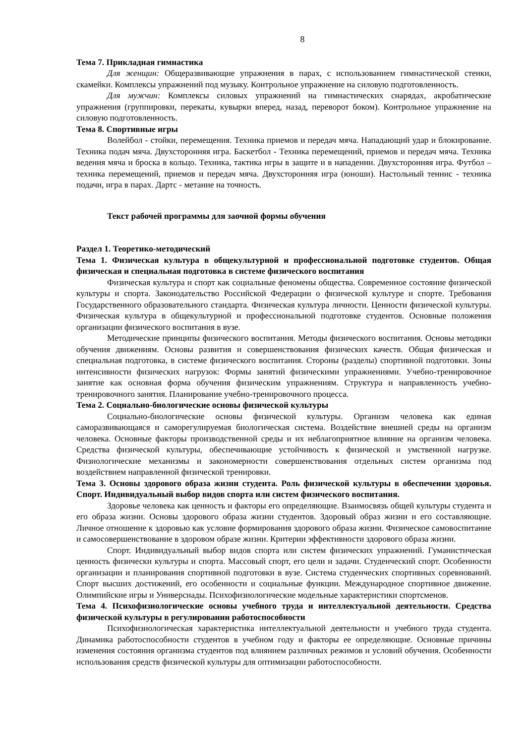8
Тема 7. Прикладная гимнастика
Для женщин: Общеразвивающие упражнения в парах, с использованием гимнастической стенки, скамейки. Комплексы упражнений под музыку. Контрольное упражнение на силовую подготовленность.
Для мужчин: Комплексы силовых упражнений на гимнастических снарядах, акробатические упражнения (группировки, перекаты, кувырки вперед, назад, переворот боком). Контрольное упражнение на силовую подготовленность.
Тема 8. Спортивные игры
Волейбол - стойки, перемещения. Техника приемов и передач мяча. Нападающий удар и блокирование. Техника подач мяча. Двухсторонняя игра. Баскетбол - Техника перемещений, приемов и передач мяча. Техника ведения мяча и броска в кольцо. Техника, тактика игры в защите и в нападении. Двухсторонняя игра. Футбол – техника перемещений, приемов и передач мяча. Двухсторонняя игра (юноши). Настольный теннис - техника подачи, игра в парах. Дартс - метание на точность.
Текст рабочей программы для заочной формы обучения
Раздел 1. Теоретико-методический
Тема 1. Физическая культура в общекультурной и профессиональной подготовке студентов. Общая физическая и специальная подготовка в системе физического воспитания
Физическая культура и спорт как социальные феномены общества. Современное состояние физической культуры и спорта. Законодательство Российской Федерации о физической культуре и спорте. Требования Государственного образовательного стандарта. Физическая культура личности. Ценности физической культуры. Физическая культура в общекультурной и профессиональной подготовке студентов. Основные положения организации физического воспитания в вузе.
Методические принципы физического воспитания. Методы физического воспитания. Основы методики обучения движениям. Основы развития и совершенствования физических качеств. Общая физическая и специальная подготовка, в системе физического воспитания. Стороны (разделы) спортивной подготовки. Зоны интенсивности физических нагрузок: Формы занятий физическими упражнениями. Учебно-тренировочное занятие как основная форма обучения физическим упражнениям. Структура и направленность учебно-тренировочного занятия. Планирование учебно-тренировочного процесса.
Тема 2. Социально-биологические основы физической культуры
Социально-биологические основы физической культуры. Организм человека как единая саморазвивающаяся и саморегулируемая биологическая система. Воздействие внешней среды на организм человека. Основные факторы производственной среды и их неблагоприятное влияние на организм человека. Средства физической культуры, обеспечивающие устойчивость к физической и умственной нагрузке. Физиологические механизмы и закономерности совершенствования отдельных систем организма под воздействием направленной физической тренировки.
Тема 3. Основы здорового образа жизни студента. Роль физической культуры в обеспечении здоровья. Спорт. Индивидуальный выбор видов спорта или систем физического воспитания.
Здоровье человека как ценность и факторы его определяющие. Взаимосвязь общей культуры студента и его образа жизни. Основы здорового образа жизни студентов. Здоровый образ жизни и его составляющие. Личное отношение к здоровью как условие формирования здорового образа жизни. Физическое самовоспитание и самосовершенствование в здоровом образе жизни. Критерии эффективности здорового образа жизни.
Спорт. Индивидуальный выбор видов спорта или систем физических упражнений. Гуманистическая ценность физически культуры и спорта. Массовый спорт, его цели и задачи. Студенческий спорт. Особенности организации и планирования спортивной подготовки в вузе. Система студенческих спортивных соревнований. Спорт высших достижений, его особенности и социальные функции. Международное спортивное движение. Олимпийские игры и Универсиады. Психофизиологические модельные характеристики спортсменов.
Тема 4. Психофизиологические основы учебного труда и интеллектуальной деятельности. Средства физической культуры в регулировании работоспособности
Психофизиологическая характеристика интеллектуальной деятельности и учебного труда студента. Динамика работоспособности студентов в учебном году и факторы ее определяющие. Основные причины изменения состояния организма студентов под влиянием различных режимов и условий обучения. Особенности использования средств физической культуры для оптимизации работоспособности.